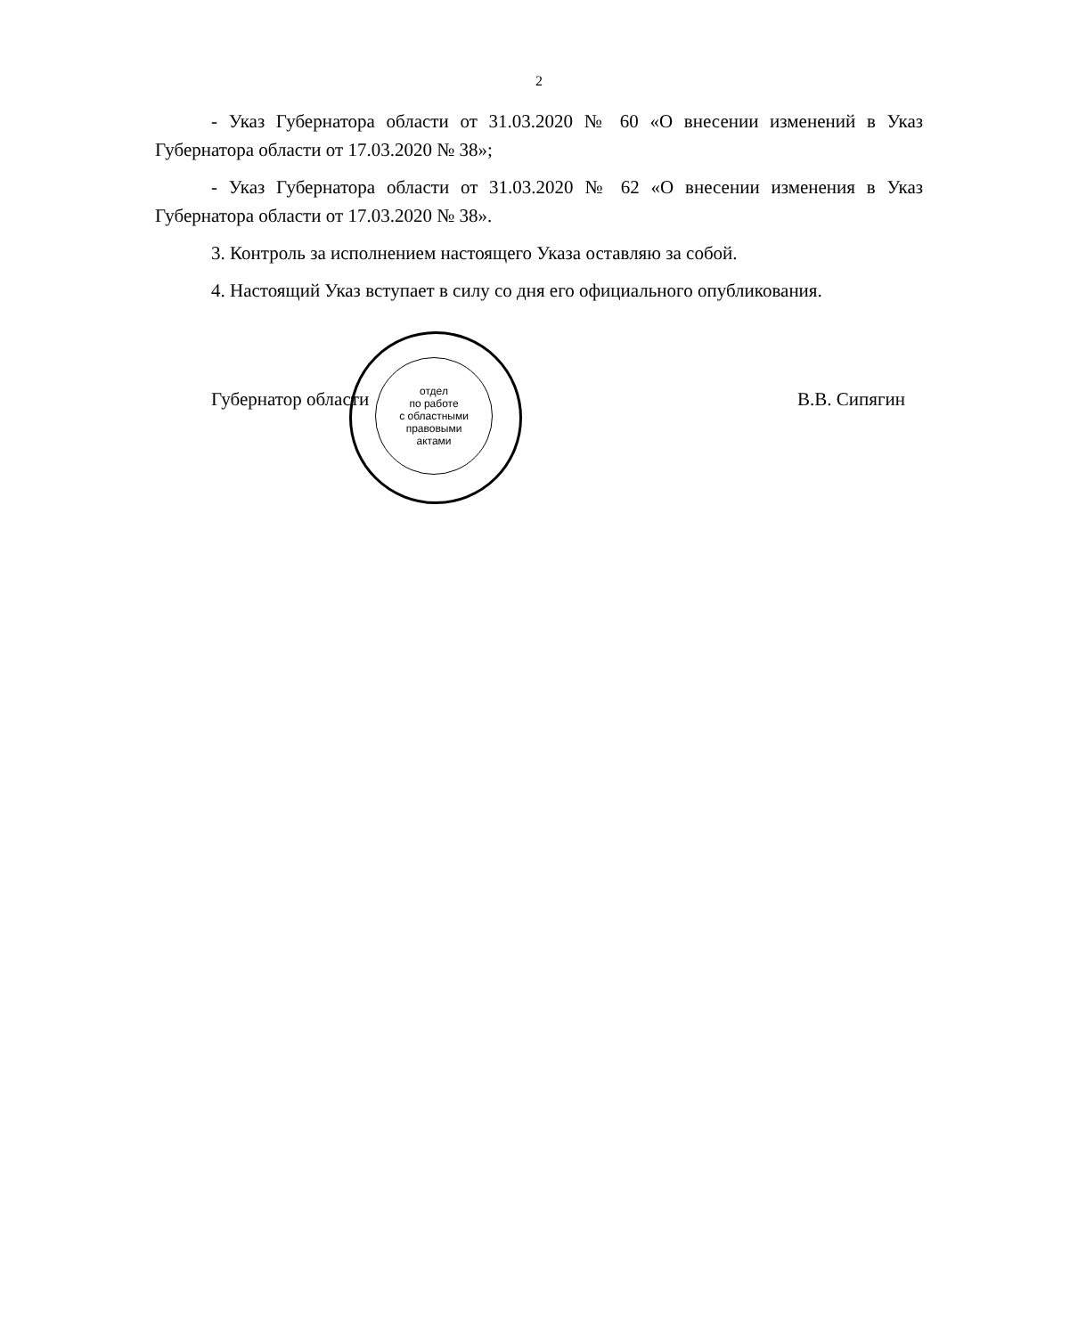2
- Указ Губернатора области от 31.03.2020 № 60 «О внесении изменений в Указ Губернатора области от 17.03.2020 № 38»;
- Указ Губернатора области от 31.03.2020 № 62 «О внесении изменения в Указ Губернатора области от 17.03.2020 № 38».
3. Контроль за исполнением настоящего Указа оставляю за собой.
4. Настоящий Указ вступает в силу со дня его официального опубликования.
Губернатор области В.В. Сипягин
отдел
по работе
с областными
правовыми
актами